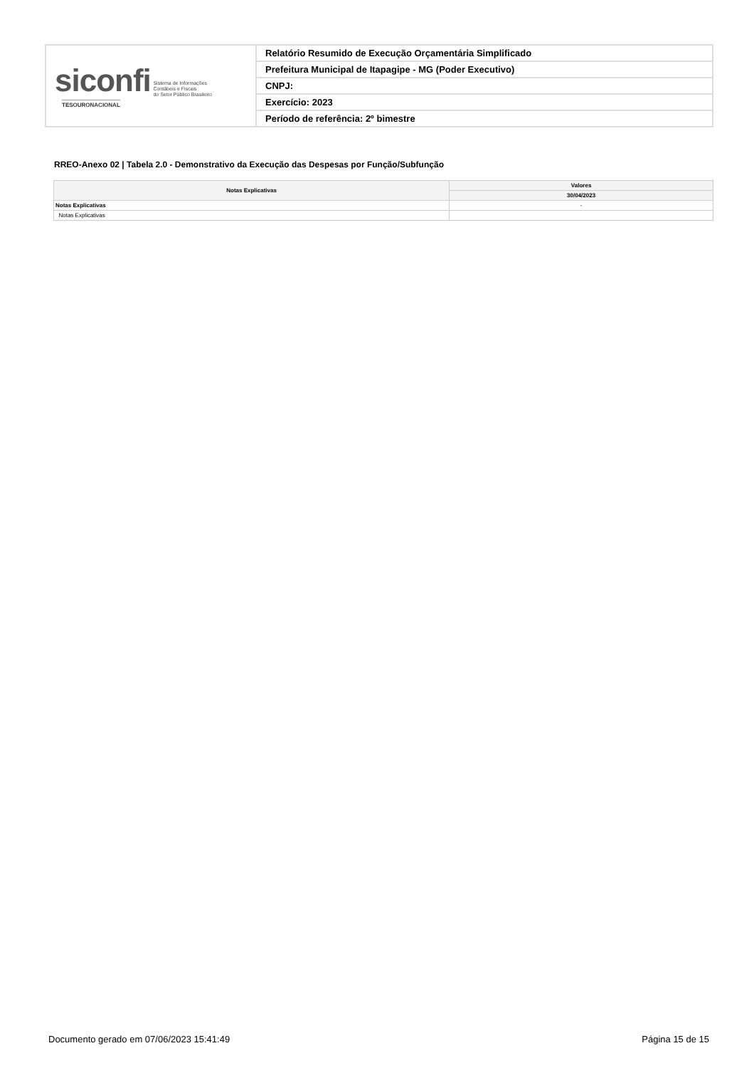| siconfi Sistema de Informações Contábeis e Fiscais do Setor Público Brasileiro TESOURONACIONAL | Relatório Resumido de Execução Orçamentária Simplificado |
| | Prefeitura Municipal de Itapagipe - MG (Poder Executivo) |
| | CNPJ: |
| | Exercício: 2023 |
| | Período de referência: 2º bimestre |
RREO-Anexo 02 | Tabela 2.0 - Demonstrativo da Execução das Despesas por Função/Subfunção
| Notas Explicativas | Valores |
| --- | --- |
| | 30/04/2023 |
| Notas Explicativas | - |
| Notas Explicativas | |
Documento gerado em 07/06/2023 15:41:49 Página 15 de 15